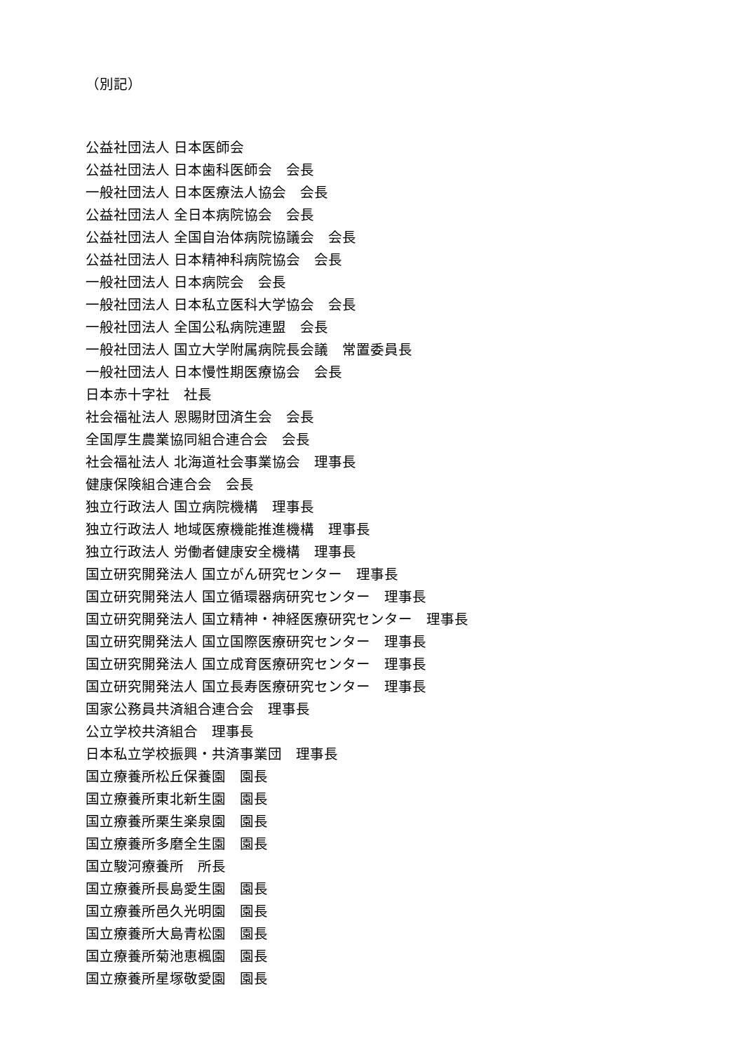（別記）
公益社団法人 日本医師会
公益社団法人 日本歯科医師会　会長
一般社団法人 日本医療法人協会　会長
公益社団法人 全日本病院協会　会長
公益社団法人 全国自治体病院協議会　会長
公益社団法人 日本精神科病院協会　会長
一般社団法人 日本病院会　会長
一般社団法人 日本私立医科大学協会　会長
一般社団法人 全国公私病院連盟　会長
一般社団法人 国立大学附属病院長会議　常置委員長
一般社団法人 日本慢性期医療協会　会長
日本赤十字社　社長
社会福祉法人 恩賜財団済生会　会長
全国厚生農業協同組合連合会　会長
社会福祉法人 北海道社会事業協会　理事長
健康保険組合連合会　会長
独立行政法人 国立病院機構　理事長
独立行政法人 地域医療機能推進機構　理事長
独立行政法人 労働者健康安全機構　理事長
国立研究開発法人 国立がん研究センター　理事長
国立研究開発法人 国立循環器病研究センター　理事長
国立研究開発法人 国立精神・神経医療研究センター　理事長
国立研究開発法人 国立国際医療研究センター　理事長
国立研究開発法人 国立成育医療研究センター　理事長
国立研究開発法人 国立長寿医療研究センター　理事長
国家公務員共済組合連合会　理事長
公立学校共済組合　理事長
日本私立学校振興・共済事業団　理事長
国立療養所松丘保養園　園長
国立療養所東北新生園　園長
国立療養所栗生楽泉園　園長
国立療養所多磨全生園　園長
国立駿河療養所　所長
国立療養所長島愛生園　園長
国立療養所邑久光明園　園長
国立療養所大島青松園　園長
国立療養所菊池恵楓園　園長
国立療養所星塚敬愛園　園長